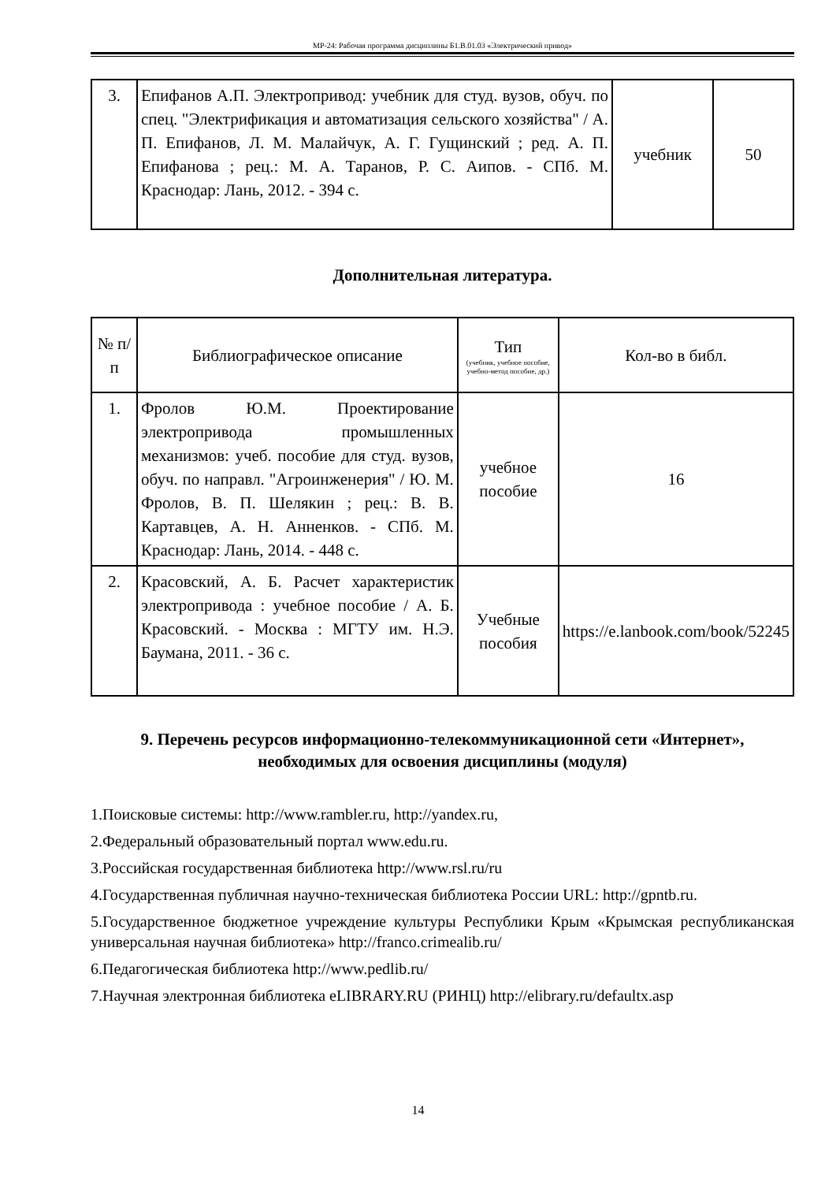МР-24: Рабочая программа дисциплины Б1.В.01.03 «Электрический привод»
| 3. | Епифанов А.П. Электропривод: учебник для студ. вузов, обуч. по спец. "Электрификация и автоматизация сельского хозяйства" / А. П. Епифанов, Л. М. Малайчук, А. Г. Гущинский ; ред. А. П. Епифанова ; рец.: М. А. Таранов, Р. С. Аипов. - СПб. М. Краснодар: Лань, 2012. - 394 с. | учебник | 50 |
Дополнительная литература.
| № п/п | Библиографическое описание | Тип (учебник, учебное пособие, учебно-метод пособие, др.) | Кол-во в библ. |
| 1. | Фролов Ю.М. Проектирование электропривода промышленных механизмов: учеб. пособие для студ. вузов, обуч. по направл. "Агроинженерия" / Ю. М. Фролов, В. П. Шелякин ; рец.: В. В. Картавцев, А. Н. Анненков. - СПб. М. Краснодар: Лань, 2014. - 448 с. | учебное пособие | 16 |
| 2. | Красовский, А. Б. Расчет характеристик электропривода : учебное пособие / А. Б. Красовский. - Москва : МГТУ им. Н.Э. Баумана, 2011. - 36 с. | Учебные пособия | https://e.lanbook.com/book/52245 |
9. Перечень ресурсов информационно-телекоммуникационной сети «Интернет», необходимых для освоения дисциплины (модуля)
1.Поисковые системы: http://www.rambler.ru, http://yandex.ru,
2.Федеральный образовательный портал www.edu.ru.
3.Российская государственная библиотека http://www.rsl.ru/ru
4.Государственная публичная научно-техническая библиотека России URL: http://gpntb.ru.
5.Государственное бюджетное учреждение культуры Республики Крым «Крымская республиканская универсальная научная библиотека» http://franco.crimealib.ru/
6.Педагогическая библиотека http://www.pedlib.ru/
7.Научная электронная библиотека eLIBRARY.RU (РИНЦ) http://elibrary.ru/defaultx.asp
14